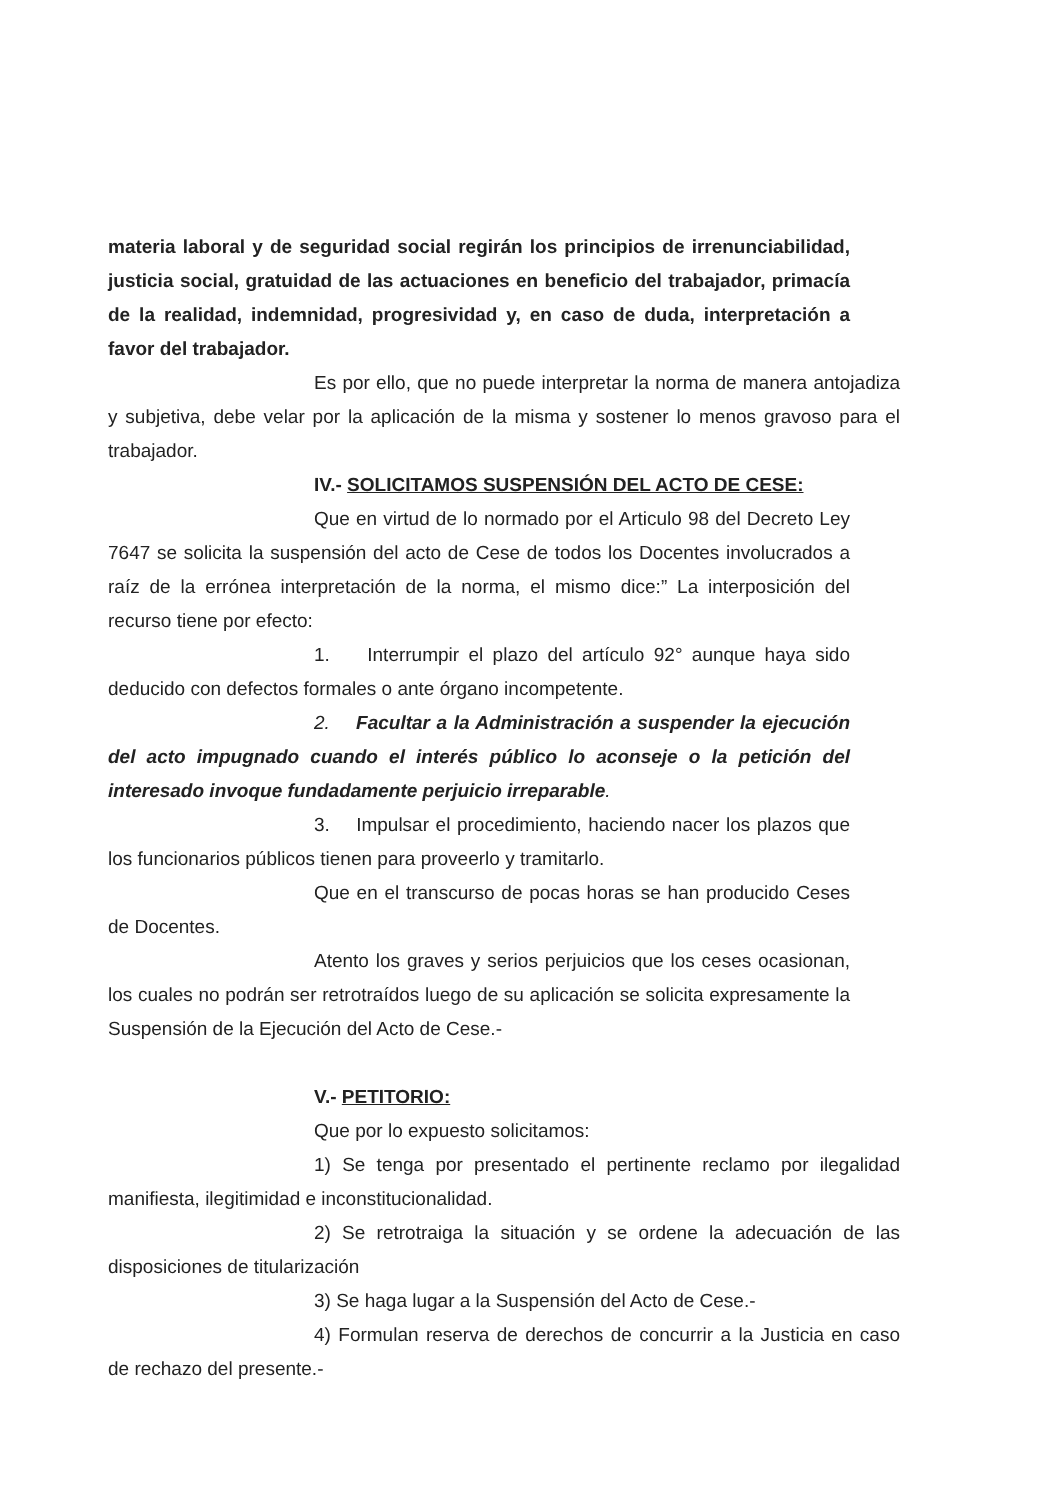materia laboral y de seguridad social regirán los principios de irrenunciabilidad, justicia social, gratuidad de las actuaciones en beneficio del trabajador, primacía de la realidad, indemnidad, progresividad y, en caso de duda, interpretación a favor del trabajador.
Es por ello, que no puede interpretar la norma de manera antojadiza y subjetiva, debe velar por la aplicación de la misma y sostener lo menos gravoso para el trabajador.
IV.- SOLICITAMOS SUSPENSIÓN DEL ACTO DE CESE:
Que en virtud de lo normado por el Articulo 98 del Decreto Ley 7647 se solicita la suspensión del acto de Cese de todos los Docentes involucrados a raíz de la errónea interpretación de la norma, el mismo dice:” La interposición del recurso tiene por efecto:
1. Interrumpir el plazo del artículo 92° aunque haya sido deducido con defectos formales o ante órgano incompetente.
2. Facultar a la Administración a suspender la ejecución del acto impugnado cuando el interés público lo aconseje o la petición del interesado invoque fundadamente perjuicio irreparable.
3. Impulsar el procedimiento, haciendo nacer los plazos que los funcionarios públicos tienen para proveerlo y tramitarlo.
Que en el transcurso de pocas horas se han producido Ceses de Docentes.
Atento los graves y serios perjuicios que los ceses ocasionan, los cuales no podrán ser retrotraídos luego de su aplicación se solicita expresamente la Suspensión de la Ejecución del Acto de Cese.-
V.- PETITORIO:
Que por lo expuesto solicitamos:
1) Se tenga por presentado el pertinente reclamo por ilegalidad manifiesta, ilegitimidad e inconstitucionalidad.
2) Se retrotraiga la situación y se ordene la adecuación de las disposiciones de titularización
3) Se haga lugar a la Suspensión del Acto de Cese.-
4) Formulan reserva de derechos de concurrir a la Justicia en caso de rechazo del presente.-